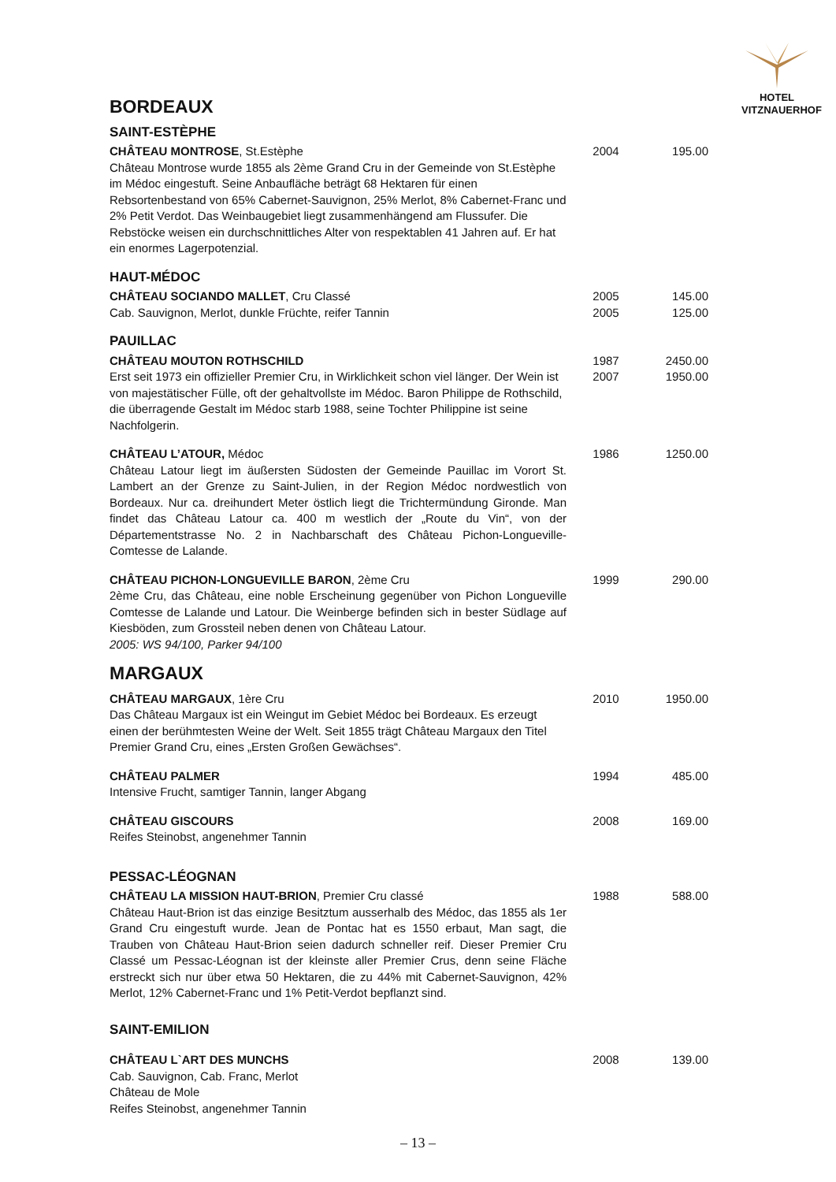HOTEL
VITZNAUERHOF
BORDEAUX
SAINT-ESTÈPHE
CHÂTEAU MONTROSE, St.Estèphe
Château Montrose wurde 1855 als 2ème Grand Cru in der Gemeinde von St.Estèphe im Médoc eingestuft. Seine Anbaufläche beträgt 68 Hektaren für einen Rebsortenbestand von 65% Cabernet-Sauvignon, 25% Merlot, 8% Cabernet-Franc und 2% Petit Verdot. Das Weinbaugebiet liegt zusammenhängend am Flussufer. Die Rebstöcke weisen ein durchschnittliches Alter von respektablen 41 Jahren auf. Er hat ein enormes Lagerpotenzial.
2004 195.00
HAUT-MÉDOC
CHÂTEAU SOCIANDO MALLET, Cru Classé
Cab. Sauvignon, Merlot, dunkle Früchte, reifer Tannin
2005
2005
145.00
125.00
PAUILLAC
CHÂTEAU MOUTON ROTHSCHILD
Erst seit 1973 ein offizieller Premier Cru, in Wirklichkeit schon viel länger. Der Wein ist von majestätischer Fülle, oft der gehaltvollste im Médoc. Baron Philippe de Rothschild, die überragende Gestalt im Médoc starb 1988, seine Tochter Philippine ist seine Nachfolgerin.
1987
2007
2450.00
1950.00
CHÂTEAU L’ATOUR, Médoc
Château Latour liegt im äußersten Südosten der Gemeinde Pauillac im Vorort St. Lambert an der Grenze zu Saint-Julien, in der Region Médoc nordwestlich von Bordeaux. Nur ca. dreihundert Meter östlich liegt die Trichtermündung Gironde. Man findet das Château Latour ca. 400 m westlich der „Route du Vin“, von der Départementstrasse No. 2 in Nachbarschaft des Château Pichon-Longueville-Comtesse de Lalande.
1986 1250.00
CHÂTEAU PICHON-LONGUEVILLE BARON, 2ème Cru
2ème Cru, das Château, eine noble Erscheinung gegenüber von Pichon Longueville Comtesse de Lalande und Latour. Die Weinberge befinden sich in bester Südlage auf Kiesböden, zum Grossteil neben denen von Château Latour.
2005: WS 94/100, Parker 94/100
1999 290.00
MARGAUX
CHÂTEAU MARGAUX, 1ère Cru
Das Château Margaux ist ein Weingut im Gebiet Médoc bei Bordeaux. Es erzeugt einen der berühmtesten Weine der Welt. Seit 1855 trägt Château Margaux den Titel Premier Grand Cru, eines „Ersten Großen Gewächses“.
2010 1950.00
CHÂTEAU PALMER
Intensive Frucht, samtiger Tannin, langer Abgang
1994 485.00
CHÂTEAU GISCOURS
Reifes Steinobst, angenehmer Tannin
2008 169.00
PESSAC-LÉOGNAN
CHÂTEAU LA MISSION HAUT-BRION, Premier Cru classé
Château Haut-Brion ist das einzige Besitztum ausserhalb des Médoc, das 1855 als 1er Grand Cru eingestuft wurde. Jean de Pontac hat es 1550 erbaut, Man sagt, die Trauben von Château Haut-Brion seien dadurch schneller reif. Dieser Premier Cru Classé um Pessac-Léognan ist der kleinste aller Premier Crus, denn seine Fläche erstreckt sich nur über etwa 50 Hektaren, die zu 44% mit Cabernet-Sauvignon, 42% Merlot, 12% Cabernet-Franc und 1% Petit-Verdot bepflanzt sind.
1988 588.00
SAINT-EMILION
CHÂTEAU L`ART DES MUNCHS
Cab. Sauvignon, Cab. Franc, Merlot
Château de Mole
Reifes Steinobst, angenehmer Tannin
2008 139.00
– 13 –